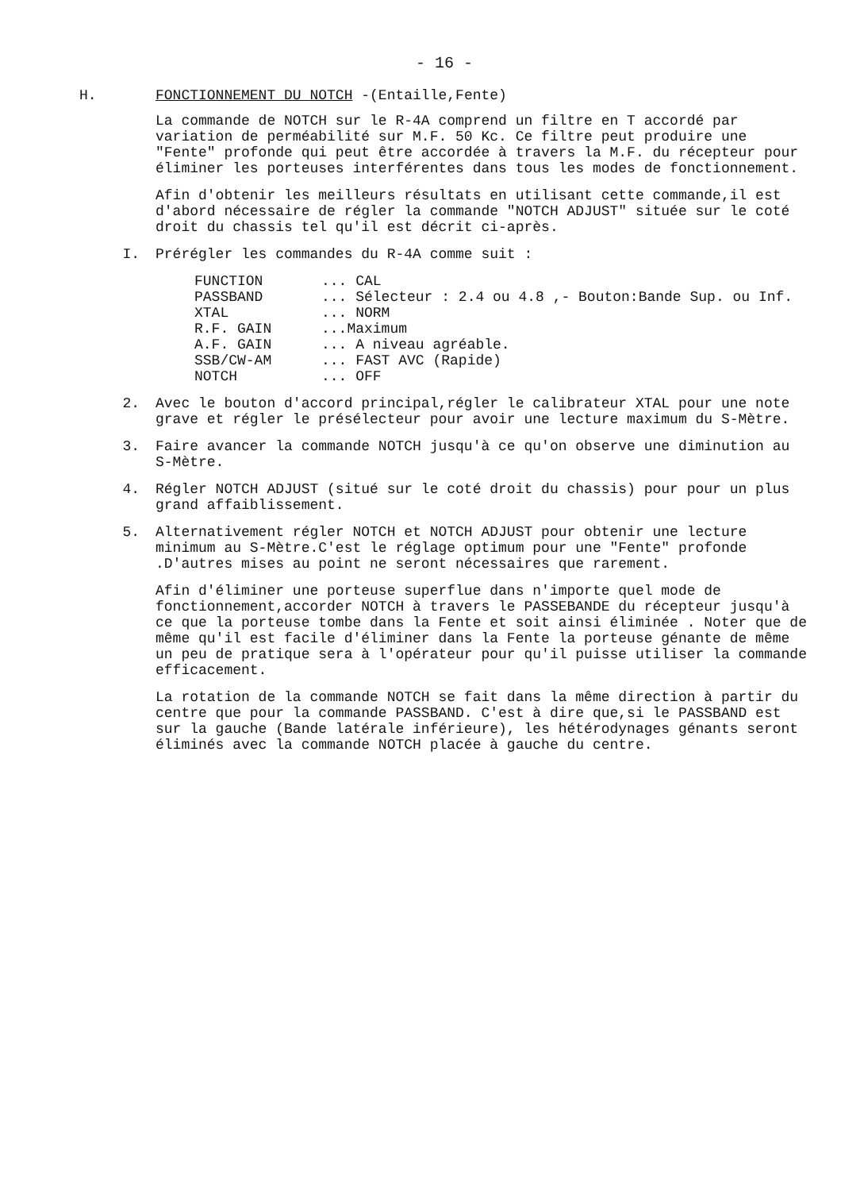- 16 -
H. FONCTIONNEMENT DU NOTCH -(Entaille,Fente)
La commande de NOTCH sur le R-4A comprend un filtre en T accordé par variation de perméabilité sur M.F. 50 Kc. Ce filtre peut produire une "Fente" profonde qui peut être accordée à travers la M.F. du récepteur pour éliminer les porteuses interférentes dans tous les modes de fonctionnement.
Afin d'obtenir les meilleurs résultats en utilisant cette commande,il est d'abord nécessaire de régler la commande "NOTCH ADJUST" située sur le coté droit du chassis tel qu'il est décrit ci-après.
I. Prérégler les commandes du R-4A comme suit :
FUNCTION... CAL
PASSBAND... Sélecteur : 2.4 ou 4.8 ,- Bouton:Bande Sup. ou Inf.
XTAL... NORM
R.F. GAIN...Maximum
A.F. GAIN... A niveau agréable.
SSB/CW-AM... FAST AVC (Rapide)
NOTCH... OFF
2. Avec le bouton d'accord principal,régler le calibrateur XTAL pour une note grave et régler le présélecteur pour avoir une lecture maximum du S-Mètre.
3. Faire avancer la commande NOTCH jusqu'à ce qu'on observe une diminution au S-Mètre.
4. Régler NOTCH ADJUST (situé sur le coté droit du chassis) pour pour un plus grand affaiblissement.
5. Alternativement régler NOTCH et NOTCH ADJUST pour obtenir une lecture minimum au S-Mètre.C'est le réglage optimum pour une "Fente" profonde .D'autres mises au point ne seront nécessaires que rarement.
Afin d'éliminer une porteuse superflue dans n'importe quel mode de fonctionnement,accorder NOTCH à travers le PASSEBANDE du récepteur jusqu'à ce que la porteuse tombe dans la Fente et soit ainsi éliminée . Noter que de même qu'il est facile d'éliminer dans la Fente la porteuse génante de même un peu de pratique sera à l'opérateur pour qu'il puisse utiliser la commande efficacement.
La rotation de la commande NOTCH se fait dans la même direction à partir du centre que pour la commande PASSBAND. C'est à dire que,si le PASSBAND est sur la gauche (Bande latérale inférieure), les hétérodynages génants seront éliminés avec la commande NOTCH placée à gauche du centre.